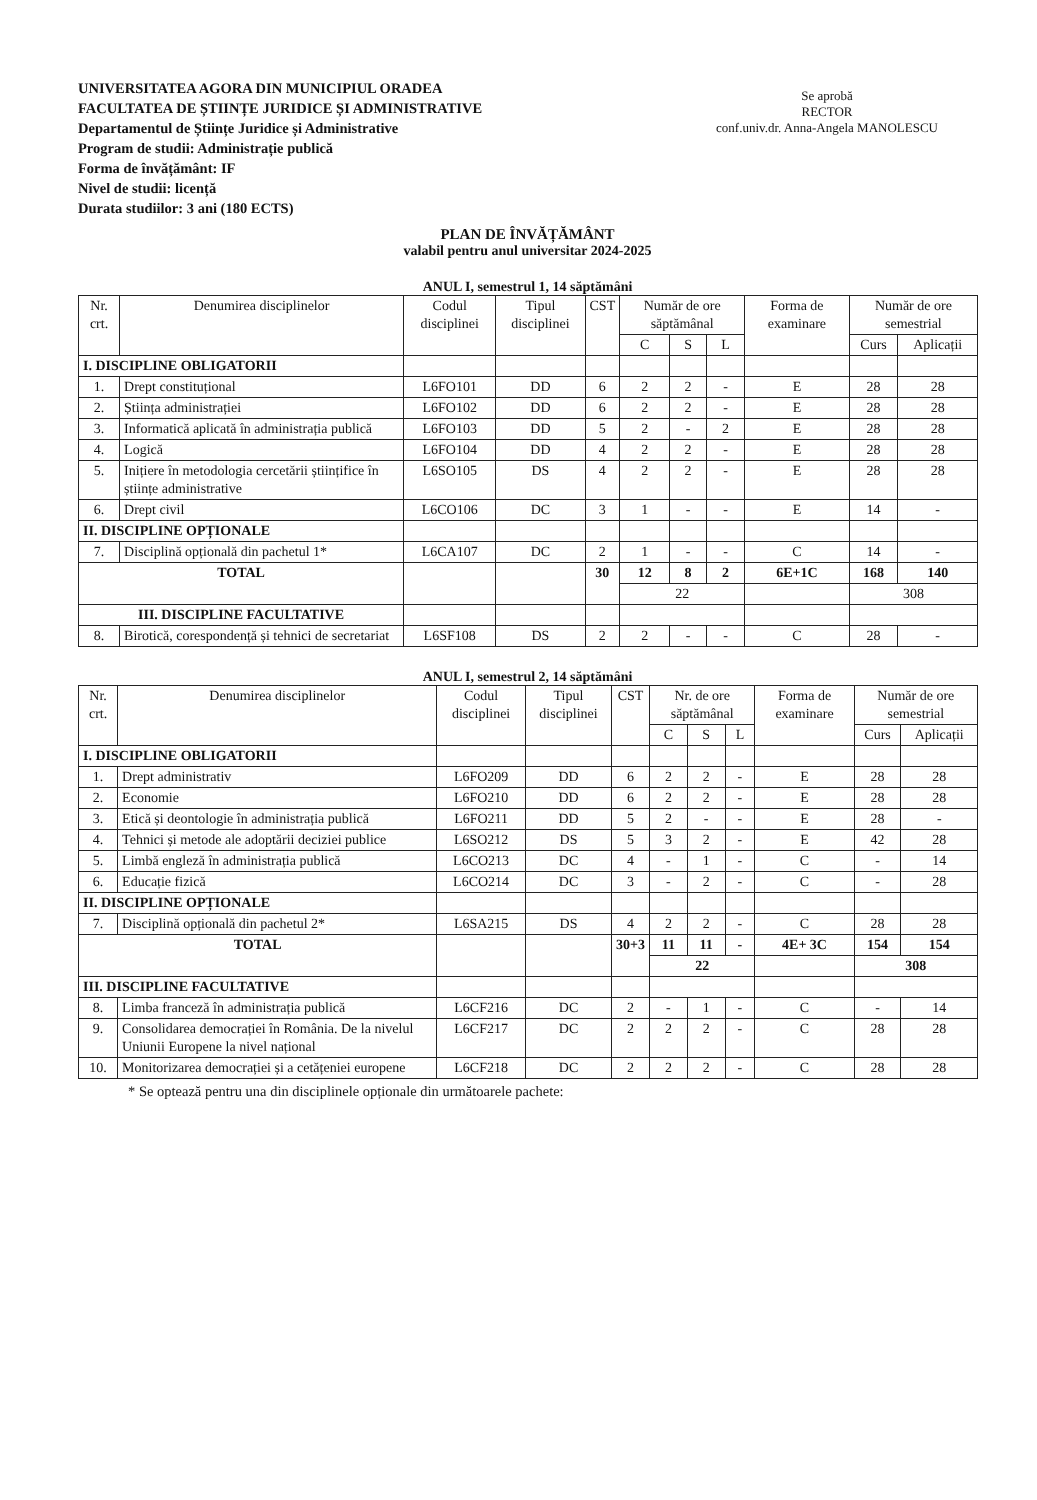UNIVERSITATEA AGORA DIN MUNICIPIUL ORADEA
FACULTATEA DE ȘTIINȚE JURIDICE ȘI ADMINISTRATIVE
Departamentul de Științe Juridice și Administrative
Program de studii: Administrație publică
Forma de învățământ: IF
Nivel de studii: licență
Durata studiilor: 3 ani (180 ECTS)
Se aprobă
RECTOR
conf.univ.dr. Anna-Angela MANOLESCU
PLAN DE ÎNVĂȚĂMÂNT
valabil pentru anul universitar 2024-2025
ANUL I, semestrul 1, 14 săptămâni
| Nr. crt. | Denumirea disciplinelor | Codul disciplinei | Tipul disciplinei | CST | Număr de ore săptămânal | | | Forma de examinare | Număr de ore semestrial | |
| --- | --- | --- | --- | --- | --- | --- | --- | --- | --- | --- |
| | | | | | C | S | L | | Curs | Aplicații |
| I. DISCIPLINE OBLIGATORII | | | | | | | | | | |
| 1. | Drept constituțional | L6FO101 | DD | 6 | 2 | 2 | - | E | 28 | 28 |
| 2. | Știința administrației | L6FO102 | DD | 6 | 2 | 2 | - | E | 28 | 28 |
| 3. | Informatică aplicată în administrația publică | L6FO103 | DD | 5 | 2 | - | 2 | E | 28 | 28 |
| 4. | Logică | L6FO104 | DD | 4 | 2 | 2 | - | E | 28 | 28 |
| 5. | Inițiere în metodologia cercetării științifice în științe administrative | L6SO105 | DS | 4 | 2 | 2 | - | E | 28 | 28 |
| 6. | Drept civil | L6CO106 | DC | 3 | 1 | - | - | E | 14 | - |
| II. DISCIPLINE OPȚIONALE | | | | | | | | | | |
| 7. | Disciplină opțională din pachetul 1* | L6CA107 | DC | 2 | 1 | - | - | C | 14 | - |
| TOTAL | | | | 30 | 12 | 8 | 2 | 6E+1C | 168 | 140 |
| | | | | | 22 | | | | 308 | |
| III. DISCIPLINE FACULTATIVE | | | | | | | | | | |
| 8. | Birotică, corespondență și tehnici de secretariat | L6SF108 | DS | 2 | 2 | - | - | C | 28 | - |
ANUL I, semestrul 2, 14 săptămâni
| Nr. crt. | Denumirea disciplinelor | Codul disciplinei | Tipul disciplinei | CST | Nr. de ore săptămânal | | | Forma de examinare | Număr de ore semestrial | |
| --- | --- | --- | --- | --- | --- | --- | --- | --- | --- | --- |
| | | | | | C | S | L | | Curs | Aplicații |
| I. DISCIPLINE OBLIGATORII | | | | | | | | | | |
| 1. | Drept administrativ | L6FO209 | DD | 6 | 2 | 2 | - | E | 28 | 28 |
| 2. | Economie | L6FO210 | DD | 6 | 2 | 2 | - | E | 28 | 28 |
| 3. | Etică și deontologie în administrația publică | L6FO211 | DD | 5 | 2 | - | - | E | 28 | - |
| 4. | Tehnici și metode ale adoptării deciziei publice | L6SO212 | DS | 5 | 3 | 2 | - | E | 42 | 28 |
| 5. | Limbă engleză în administrația publică | L6CO213 | DC | 4 | - | 1 | - | C | - | 14 |
| 6. | Educație fizică | L6CO214 | DC | 3 | - | 2 | - | C | - | 28 |
| II. DISCIPLINE OPȚIONALE | | | | | | | | | | |
| 7. | Disciplină opțională din pachetul 2* | L6SA215 | DS | 4 | 2 | 2 | - | C | 28 | 28 |
| TOTAL | | | | 30+3 | 11 | 11 | - | 4E+ 3C | 154 | 154 |
| | | | | | 22 | | | | 308 | |
| III. DISCIPLINE FACULTATIVE | | | | | | | | | | |
| 8. | Limba franceză în administrația publică | L6CF216 | DC | 2 | - | 1 | - | C | - | 14 |
| 9. | Consolidarea democrației în România. De la nivelul Uniunii Europene la nivel național | L6CF217 | DC | 2 | 2 | 2 | - | C | 28 | 28 |
| 10. | Monitorizarea democrației și a cetățeniei europene | L6CF218 | DC | 2 | 2 | 2 | - | C | 28 | 28 |
* Se optează pentru una din disciplinele opționale din următoarele pachete: